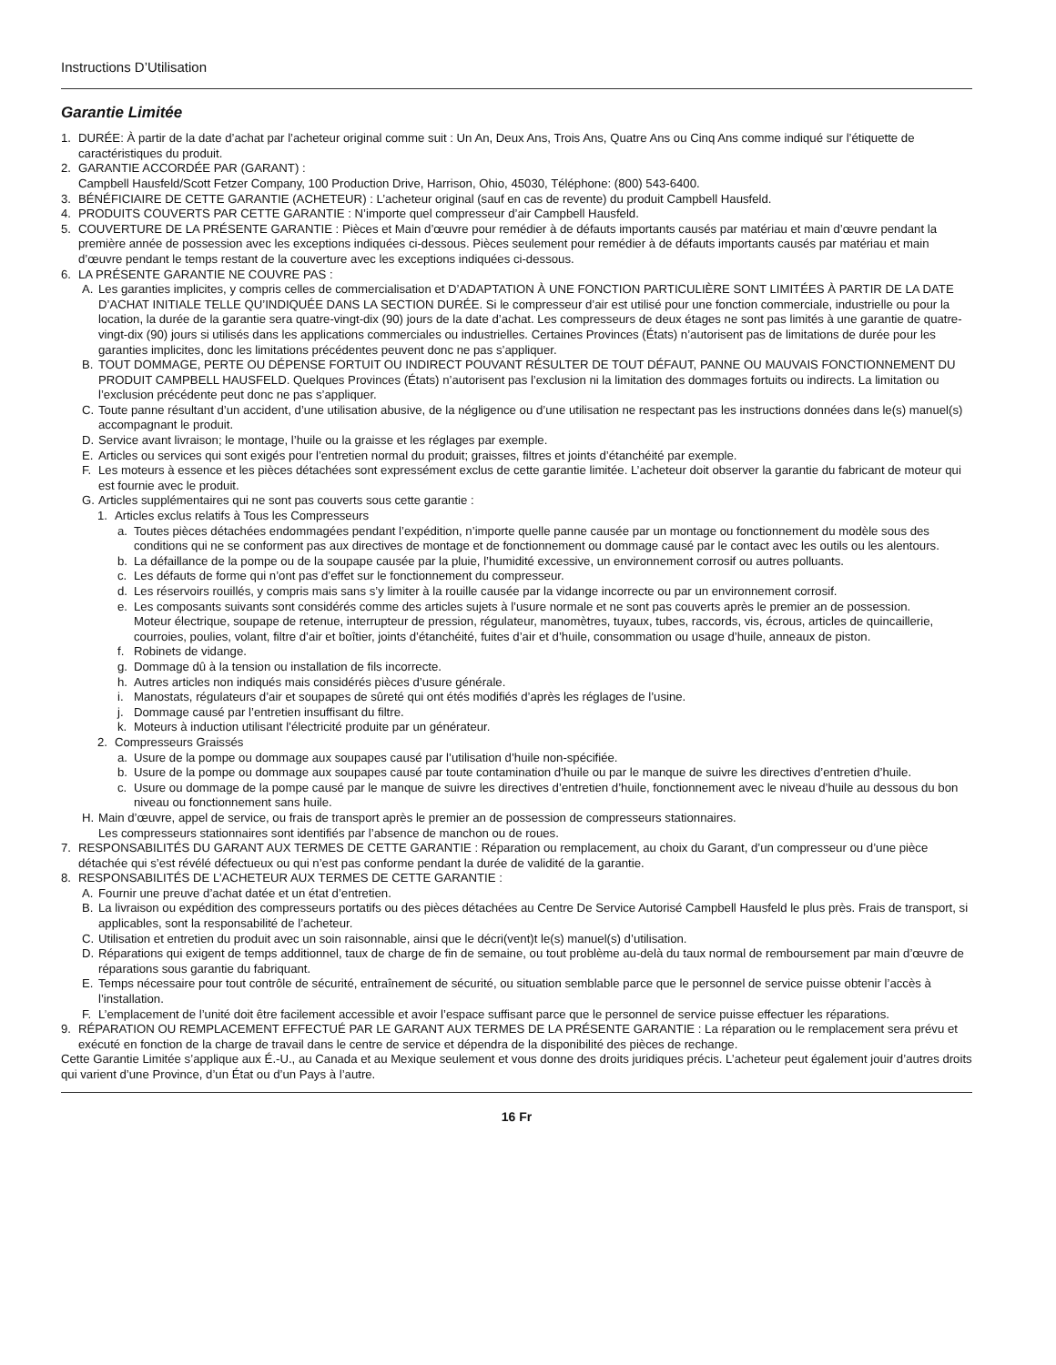Instructions D’Utilisation
Garantie Limitée
1. DURÉE: À partir de la date d’achat par l’acheteur original comme suit : Un An, Deux Ans, Trois Ans, Quatre Ans ou Cinq Ans comme indiqué sur l’étiquette de caractéristiques du produit.
2. GARANTIE ACCORDÉE PAR (GARANT) :
Campbell Hausfeld/Scott Fetzer Company, 100 Production Drive, Harrison, Ohio, 45030, Téléphone: (800) 543-6400.
3. BÉNÉFICIAIRE DE CETTE GARANTIE (ACHETEUR) : L’acheteur original (sauf en cas de revente) du produit Campbell Hausfeld.
4. PRODUITS COUVERTS PAR CETTE GARANTIE : N’importe quel compresseur d’air Campbell Hausfeld.
5. COUVERTURE DE LA PRÉSENTE GARANTIE : Pièces et Main d’œuvre pour remédier à de défauts importants causés par matériau et main d’œuvre pendant la première année de possession avec les exceptions indiquées ci-dessous. Pièces seulement pour remédier à de défauts importants causés par matériau et main d’œuvre pendant le temps restant de la couverture avec les exceptions indiquées ci-dessous.
6. LA PRÉSENTE GARANTIE NE COUVRE PAS :
A. Les garanties implicites, y compris celles de commercialisation et D’ADAPTATION À UNE FONCTION PARTICULIÈRE SONT LIMITÉES À PARTIR DE LA DATE D’ACHAT INITIALE TELLE QU’INDIQUÉE DANS LA SECTION DURÉE. Si le compresseur d’air est utilisé pour une fonction commerciale, industrielle ou pour la location, la durée de la garantie sera quatre-vingt-dix (90) jours de la date d’achat. Les compresseurs de deux étages ne sont pas limités à une garantie de quatre-vingt-dix (90) jours si utilisés dans les applications commerciales ou industrielles. Certaines Provinces (États) n’autorisent pas de limitations de durée pour les garanties implicites, donc les limitations précédentes peuvent donc ne pas s’appliquer.
B. TOUT DOMMAGE, PERTE OU DÉPENSE FORTUIT OU INDIRECT POUVANT RÉSULTER DE TOUT DÉFAUT, PANNE OU MAUVAIS FONCTIONNEMENT DU PRODUIT CAMPBELL HAUSFELD. Quelques Provinces (États) n’autorisent pas l’exclusion ni la limitation des dommages fortuits ou indirects. La limitation ou l’exclusion précédente peut donc ne pas s’appliquer.
C. Toute panne résultant d’un accident, d’une utilisation abusive, de la négligence ou d’une utilisation ne respectant pas les instructions données dans le(s) manuel(s) accompagnant le produit.
D. Service avant livraison; le montage, l’huile ou la graisse et les réglages par exemple.
E. Articles ou services qui sont exigés pour l’entretien normal du produit; graisses, filtres et joints d’étanchéité par exemple.
F. Les moteurs à essence et les pièces détachées sont expressément exclus de cette garantie limitée. L’acheteur doit observer la garantie du fabricant de moteur qui est fournie avec le produit.
G. Articles supplémentaires qui ne sont pas couverts sous cette garantie :
1. Articles exclus relatifs à Tous les Compresseurs
a. Toutes pièces détachées endommagées pendant l’expédition, n’importe quelle panne causée par un montage ou fonctionnement du modèle sous des conditions qui ne se conforment pas aux directives de montage et de fonctionnement ou dommage causé par le contact avec les outils ou les alentours.
b. La défaillance de la pompe ou de la soupape causée par la pluie, l’humidité excessive, un environnement corrosif ou autres polluants.
c. Les défauts de forme qui n’ont pas d’effet sur le fonctionnement du compresseur.
d. Les réservoirs rouillés, y compris mais sans s’y limiter à la rouille causée par la vidange incorrecte ou par un environnement corrosif.
e. Les composants suivants sont considérés comme des articles sujets à l’usure normale et ne sont pas couverts après le premier an de possession.
Moteur électrique, soupape de retenue, interrupteur de pression, régulateur, manomètres, tuyaux, tubes, raccords, vis, écrous, articles de quincaillerie, courroies, poulies, volant, filtre d’air et boîtier, joints d’étanchéité, fuites d’air et d’huile, consommation ou usage d’huile, anneaux de piston.
f. Robinets de vidange.
g. Dommage dû à la tension ou installation de fils incorrecte.
h. Autres articles non indiqués mais considérés pièces d’usure générale.
i. Manostats, régulateurs d’air et soupapes de sûreté qui ont étés modifiés d’après les réglages de l’usine.
j. Dommage causé par l’entretien insuffisant du filtre.
k. Moteurs à induction utilisant l’électricité produite par un générateur.
2. Compresseurs Graissés
a. Usure de la pompe ou dommage aux soupapes causé par l’utilisation d’huile non-spécifiée.
b. Usure de la pompe ou dommage aux soupapes causé par toute contamination d’huile ou par le manque de suivre les directives d’entretien d’huile.
c. Usure ou dommage de la pompe causé par le manque de suivre les directives d’entretien d’huile, fonctionnement avec le niveau d’huile au dessous du bon niveau ou fonctionnement sans huile.
H. Main d’œuvre, appel de service, ou frais de transport après le premier an de possession de compresseurs stationnaires.
Les compresseurs stationnaires sont identifiés par l’absence de manchon ou de roues.
7. RESPONSABILITÉS DU GARANT AUX TERMES DE CETTE GARANTIE : Réparation ou remplacement, au choix du Garant, d’un compresseur ou d’une pièce détachée qui s’est révélé défectueux ou qui n’est pas conforme pendant la durée de validité de la garantie.
8. RESPONSABILITÉS DE L’ACHETEUR AUX TERMES DE CETTE GARANTIE :
A. Fournir une preuve d’achat datée et un état d’entretien.
B. La livraison ou expédition des compresseurs portatifs ou des pièces détachées au Centre De Service Autorisé Campbell Hausfeld le plus près. Frais de transport, si applicables, sont la responsabilité de l’acheteur.
C. Utilisation et entretien du produit avec un soin raisonnable, ainsi que le décri(vent)t le(s) manuel(s) d’utilisation.
D. Réparations qui exigent de temps additionnel, taux de charge de fin de semaine, ou tout problème au-delà du taux normal de remboursement par main d’œuvre de réparations sous garantie du fabriquant.
E. Temps nécessaire pour tout contrôle de sécurité, entraînement de sécurité, ou situation semblable parce que le personnel de service puisse obtenir l’accès à l’installation.
F. L’emplacement de l’unité doit être facilement accessible et avoir l’espace suffisant parce que le personnel de service puisse effectuer les réparations.
9. RÉPARATION OU REMPLACEMENT EFFECTUÉ PAR LE GARANT AUX TERMES DE LA PRÉSENTE GARANTIE : La réparation ou le remplacement sera prévu et exécuté en fonction de la charge de travail dans le centre de service et dépendra de la disponibilité des pièces de rechange.
Cette Garantie Limitée s’applique aux É.-U., au Canada et au Mexique seulement et vous donne des droits juridiques précis. L’acheteur peut également jouir d’autres droits qui varient d’une Province, d’un État ou d’un Pays à l’autre.
16 Fr